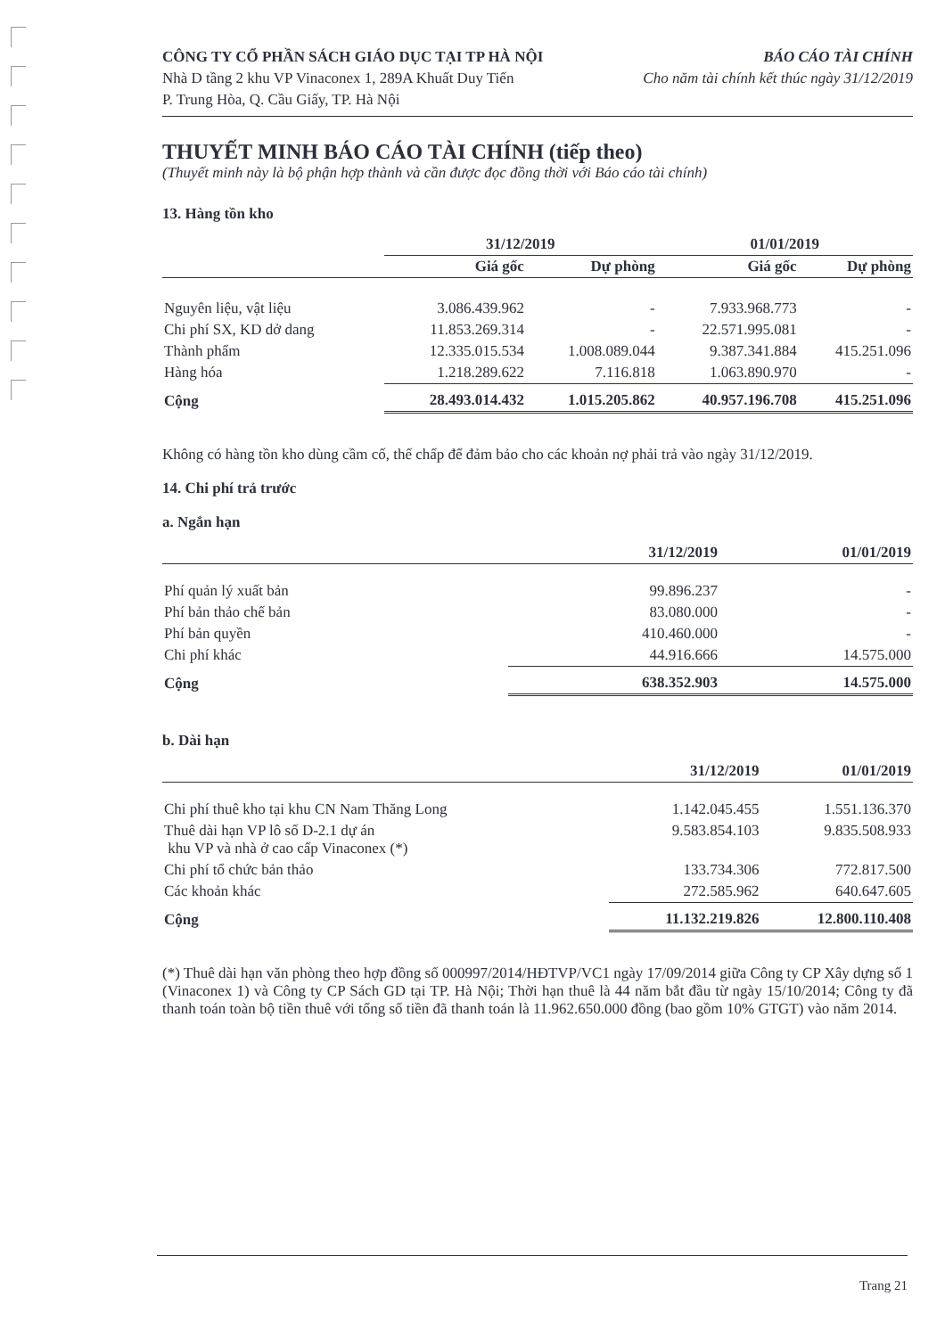CÔNG TY CỔ PHẦN SÁCH GIÁO DỤC TẠI TP HÀ NỘI
Nhà D tầng 2 khu VP Vinaconex 1, 289A Khuất Duy Tiến
P. Trung Hòa, Q. Cầu Giấy, TP. Hà Nội
BÁO CÁO TÀI CHÍNH
Cho năm tài chính kết thúc ngày 31/12/2019
THUYẾT MINH BÁO CÁO TÀI CHÍNH (tiếp theo)
(Thuyết minh này là bộ phận hợp thành và cần được đọc đồng thời với Báo cáo tài chính)
13. Hàng tồn kho
| | 31/12/2019 | | 01/01/2019 | |
| --- | --- | --- | --- | --- |
| | Giá gốc | Dự phòng | Giá gốc | Dự phòng |
| Nguyên liệu, vật liệu | 3.086.439.962 | - | 7.933.968.773 | - |
| Chi phí SX, KD dở dang | 11.853.269.314 | - | 22.571.995.081 | - |
| Thành phẩm | 12.335.015.534 | 1.008.089.044 | 9.387.341.884 | 415.251.096 |
| Hàng hóa | 1.218.289.622 | 7.116.818 | 1.063.890.970 | - |
| Cộng | 28.493.014.432 | 1.015.205.862 | 40.957.196.708 | 415.251.096 |
Không có hàng tồn kho dùng cầm cố, thế chấp để đảm bảo cho các khoản nợ phải trả vào ngày 31/12/2019.
14. Chi phí trả trước
a. Ngắn hạn
| | 31/12/2019 | 01/01/2019 |
| --- | --- | --- |
| Phí quản lý xuất bản | 99.896.237 | - |
| Phí bản thảo chế bản | 83.080.000 | - |
| Phí bản quyền | 410.460.000 | - |
| Chi phí khác | 44.916.666 | 14.575.000 |
| Cộng | 638.352.903 | 14.575.000 |
b. Dài hạn
| | 31/12/2019 | 01/01/2019 |
| --- | --- | --- |
| Chi phí thuê kho tại khu CN Nam Thăng Long | 1.142.045.455 | 1.551.136.370 |
| Thuê dài hạn VP lô số D-2.1 dự án khu VP và nhà ở cao cấp Vinaconex (*) | 9.583.854.103 | 9.835.508.933 |
| Chi phí tổ chức bản thảo | 133.734.306 | 772.817.500 |
| Các khoản khác | 272.585.962 | 640.647.605 |
| Cộng | 11.132.219.826 | 12.800.110.408 |
(*) Thuê dài hạn văn phòng theo hợp đồng số 000997/2014/HĐTVP/VC1 ngày 17/09/2014 giữa Công ty CP Xây dựng số 1 (Vinaconex 1) và Công ty CP Sách GD tại TP. Hà Nội; Thời hạn thuê là 44 năm bắt đầu từ ngày 15/10/2014; Công ty đã thanh toán toàn bộ tiền thuê với tổng số tiền đã thanh toán là 11.962.650.000 đồng (bao gồm 10% GTGT) vào năm 2014.
Trang 21